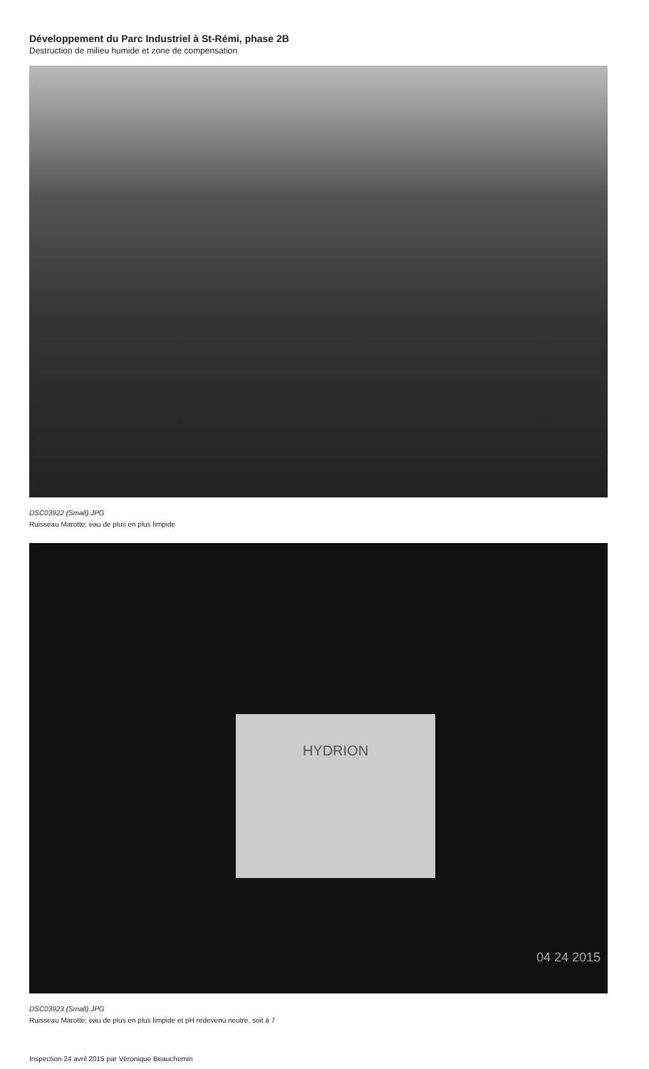Développement du Parc Industriel à St-Rémi, phase 2B
Destruction de milieu humide et zone de compensation
DSC03922 (Small).JPG
Ruisseau Marotte; eau de plus en plus limpide
HYDRION
04 24 2015
DSC03923 (Small).JPG
Ruisseau Marotte; eau de plus en plus limpide et pH redevenu neutre, soit à 7
Inspection 24 avril 2015 par Véronique Beauchemin